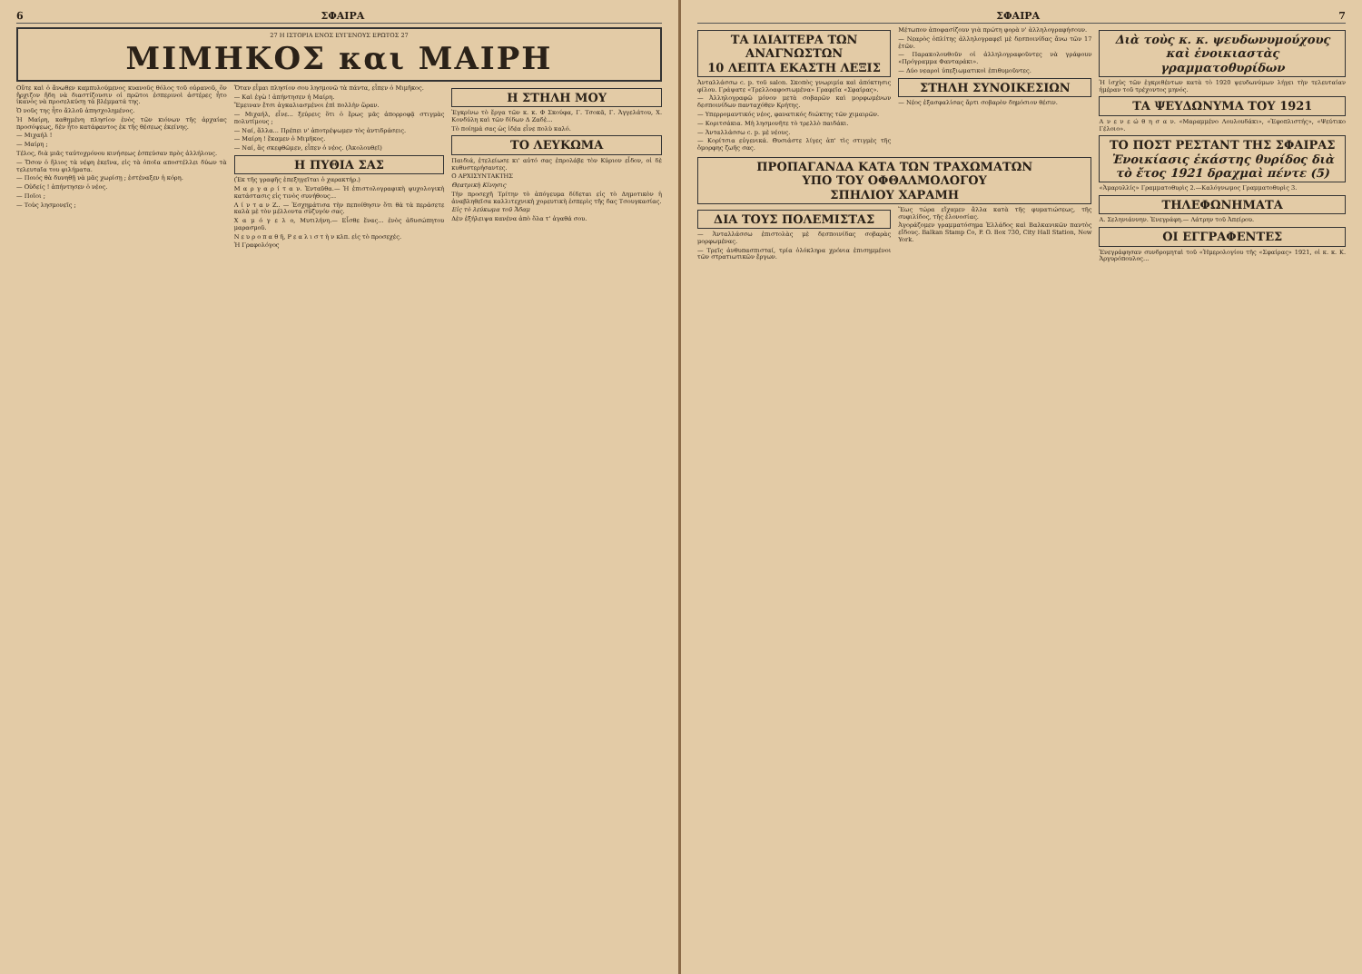6 ΣΦΑΙΡΑ
27 Η ΙΣΤΟΡΙΑ ΕΝΟΣ ΕΥΓΕΝΟΥΣ ΕΡΩΤΟΣ 27
ΜΙΜΗΚΟΣ και ΜΑΙΡΗ
Οὔτε καὶ ὁ ἄνωθεν καμπυλούμενος κυανοῦς θόλος τοῦ οὐρανοῦ, ὅν ἤρχιζον ἤδη νὰ διαστίζουσιν οἱ πρῶτοι ἑσπερινοὶ ἀστέρες ἦτο ἱκανὸς νὰ προσελκύσῃ τὰ βλέμματά της.
Ὁ νοῦς της ἦτο ἄλλοῦ ἀπησχολημένος.
Ἡ Μαίρη, καθημένη πλησίον ἑνὸς τῶν κιόνων τῆς ἀρχαίας προσόψεως, δὲν ἦτο κατάφαντος ἐκ τῆς θέσεως ἐκείνης.
— Μιχαήλ !
— Μαίρη ;
Τέλος, διὰ μιᾶς ταὐτοχρόνου κινήσεως ἐσπεύσαν πρὸς ἀλλήλους.
— Ὄσον ὁ ἥλιος τὰ νέφη ἐκεῖνα, εἰς τὰ ὁποῖα αποστέλλει δύων τὰ τελευταῖα του φιλήματα.
— Ποιός θὰ δυνηθῇ νὰ μᾶς χωρίσῃ ; ἐστέναξεν ἡ κόρη.
— Οὐδείς ! ἀπήντησεν ὁ νέος.
— Ποῖοι ;
— Τοὺς λησμονεῖς ;
Ὅταν εἶμαι πλησίον σου λησμονῶ τὰ πάντα, εἶπεν ὁ Μιμῆκος.
— Καὶ ἐγὼ ! ἀπήντησεν ἡ Μαίρη.
Ἔμειναν ἔτσι ἀγκαλιασμένοι ἐπὶ πολλὴν ὥραν.
— Μιχαήλ, εἶνε... ξεύρεις ὅτι ὁ ἔρως μᾶς ἀπορροφᾷ στιγμὰς πολυτίμους ;
— Ναί, ἄλλα... Πρέπει ν' ἀποτρέψωμεν τὸς ἀντιδράσεις.
— Μαίρη ! ἔκαμεν ὁ Μιμῆκος.
— Ναί, ἂς σκεφθῶμεν, εἶπεν ὁ νέος. (Ἀκολουθεῖ)
Η ΠΥΘΙΑ ΣΑΣ
(Ἐκ τῆς γραφῆς ἐπεξηγεῖται ὁ χαρακτήρ.)
Μ α ρ γ α ρ ί τ α ν. Ἐνταῦθα.— Ἡ ἐπιστολογραφικὴ ψυχολογικὴ κατάστασις εἰς τινὸς συνήθους...
Λ ί ν τ α ν Ζ.. — Ἐσχημάτισα τὴν πεποίθησιν ὅτι θὰ τὰ περάσετε καλὰ μὲ τὸν μέλλοντα σύζυγόν σας.
Χ α μ ό γ ε λ ο, Μυτιλήνη.— Εἶσθε ἕνας... ἐνὸς ἀδυσώπητου μαρασμοῦ.
Ν ε υ ρ ο π α θ ῆ, Ρ ε α λ ι σ τ ὴ ν κλπ. εἰς τὸ προσεχές.
Ἡ Γραφολόγος
Η ΣΤΗΛΗ ΜΟΥ
Ἐγκρίνω τὸ ἔργα τῶν κ. κ. Φ Σκούφα, Γ. Τσοκᾶ, Γ. Ἀγγελάτου, Χ. Κονδύλη καὶ τῶν δίδων Δ Ζαδὲ...
Τὸ ποίημά σας ὡς ἰδέα εἶνε πολὺ καλό.
ΤΟ ΛΕΥΚΩΜΑ
Παιδιά, ἐτελείωσε κι' αὐτό σας ἐπρολάβε τὸν Κύριον εἶδον, οἱ δὲ κυθυστερήσαντες.
Ο ΑΡΧΙΣΥΝΤΑΚΤΗΣ
Θεατρικὴ Κίνησις
Τὴν προσεχῆ Τρίτην τὸ ἀπόγευμα δίδεται εἰς τὸ Δημοτικὸν ἡ ἀναβληθεῖσα καλλιτεχνικὴ χορευτικὴ ἑσπερὶς τῆς δας Τσουγκασίας.
Εἰς τὸ λεύκωμα τοῦ Ἄδαμ
Δὲν ἐξήλειψα κανένα ἀπὸ ὅλα τ' ἀγαθά σου.
ΣΦΑΙΡΑ 7
ΤΑ ΙΔΙΑΙΤΕΡΑ ΤΩΝ ΑΝΑΓΝΩΣΤΩΝ
10 ΛΕΠΤΑ ΕΚΑΣΤΗ ΛΕΞΙΣ
Ἀνταλλάσσω c. p. τοῦ salon. Σκοπὸς γνωριμία καὶ ἀπόκτησις φίλου. Γράψατε «Τρελλοαφοσιωμένα» Γραφεῖα «Σφαίρας».
— Ἀλληλογραφῶ μόνον μετὰ σοβαρῶν καὶ μορφωμένων δεσποινίδων πανταχόθεν Κρήτης.
— Υπερρομαντικός νέος, φανατικός διώκτης τῶν χιμαιρῶν.
— Κοριτσάκια. Μὴ λησμονῆτε τὸ τρελλὸ παιδάκι.
— Ἀνταλλάσσω c. p. μὲ νέους.
— Κορίτσια εὐγενικά. Θυσιάστε λίγες ἀπ' τὶς στιγμὲς τῆς ὄμορφης ζωῆς σας.
Μέτωπον ἀποφασίζουν γιὰ πρώτη φορὰ ν' ἀλληλογραφήσουν.
— Νεαρὸς ὁπλίτης ἀλληλογραφεῖ μὲ δεσποινίδας ἄνω τῶν 17 ἐτῶν.
— Παρακολουθοῦν οἱ ἀλληλογραφοῦντες νὰ γράφουν «Πρόγραμμα Φανταράκι».
— Δύο νεαροὶ ὑπεξιωματικοὶ ἐπιθυμοῦντες.
ΣΤΗΛΗ ΣΥΝΟΙΚΕΣΙΩΝ
— Νέος ἐξασφαλίσας ἄρτι σοβαρὸν δημόσιον θέσιν.
ΠΡΟΠΑΓΑΝΔΑ ΚΑΤΑ ΤΩΝ ΤΡΑΧΩΜΑΤΩΝ
ΥΠΟ ΤΟΥ ΟΦΘΑΛΜΟΛΟΓΟΥ
ΣΠΗΛΙΟΥ ΧΑΡΑΜΗ
ΔΙΑ ΤΟΥΣ ΠΟΛΕΜΙΣΤΑΣ
— Ἀνταλλάσσω ἐπιστολὰς μὲ δεσποινίδας σοβαρὰς μορφωμένας.
— Τρεῖς ἀνθυπασπισταί, τρία ὁλόκληρα χρόνια ἐπισημμένοι τῶν στρατιωτικῶν ἔργων.
Ἕως τώρα εἴχαμεν ἄλλα κατὰ τῆς φυματιώσεως, τῆς συφιλίδος, τῆς ἑλονοσίας.
Ἀγοράζομεν γραμματόσημα Ἑλλάδος καὶ Βαλκανικῶν παντὸς εἴδους. Balkan Stamp Co, P. O. Box 730, City Hall Station, New York.
Διὰ τοὺς κ. κ. ψευδωνυμούχους καὶ ἐνοικιαστὰς γραμματοθυρίδων
Ἡ ἰσχὺς τῶν ἐγκριθέντων κατὰ τὸ 1920 ψευδωνύμων λήγει τὴν τελευταίαν ἡμέραν τοῦ τρέχοντος μηνός.
ΤΑ ΨΕΥΔΩΝΥΜΑ ΤΟΥ 1921
Α ν ε ν ε ώ θ η σ α ν. «Μαραμμένο Λουλουδάκι», «Ἐφοπλιστής», «Ψεύτικο Γέλοιο».
ΤΟ ΠΟΣΤ ΡΕΣΤΑΝΤ ΤΗΣ ΣΦΑΙΡΑΣ
Ἐνοικίασις ἑκάστης θυρίδος διὰ τὸ ἔτος 1921 δραχμαὶ πέντε (5)
«Ἀμαρυλλίς» Γραμματοθυρὶς 2.—Καλόγνωμος Γραμματοθυρὶς 3.
ΤΗΛΕΦΩΝΗΜΑΤΑ
Α. Σεληνιάννην. Ἐνεγράφη.— Λάτρην τοῦ Ἀπείρου.
ΟΙ ΕΓΓΡΑΦΕΝΤΕΣ
Ἐνεγράφησαν συνδρομηταὶ τοῦ «Ἡμερολογίου τῆς «Σφαίρας» 1921, οἱ κ. κ. Κ. Ἀργυρόπουλος...